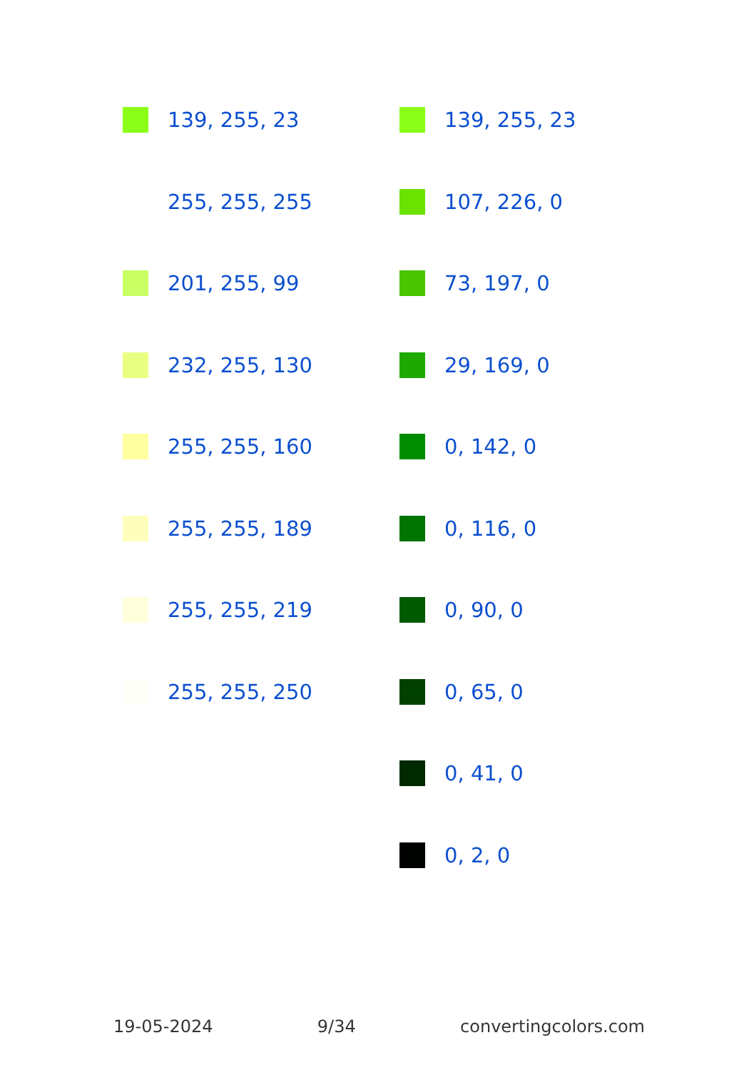139, 255, 23
255, 255, 255
201, 255, 99
232, 255, 130
255, 255, 160
255, 255, 189
255, 255, 219
255, 255, 250
139, 255, 23
107, 226, 0
73, 197, 0
29, 169, 0
0, 142, 0
0, 116, 0
0, 90, 0
0, 65, 0
0, 41, 0
0, 2, 0
19-05-2024 9/34 convertingcolors.com